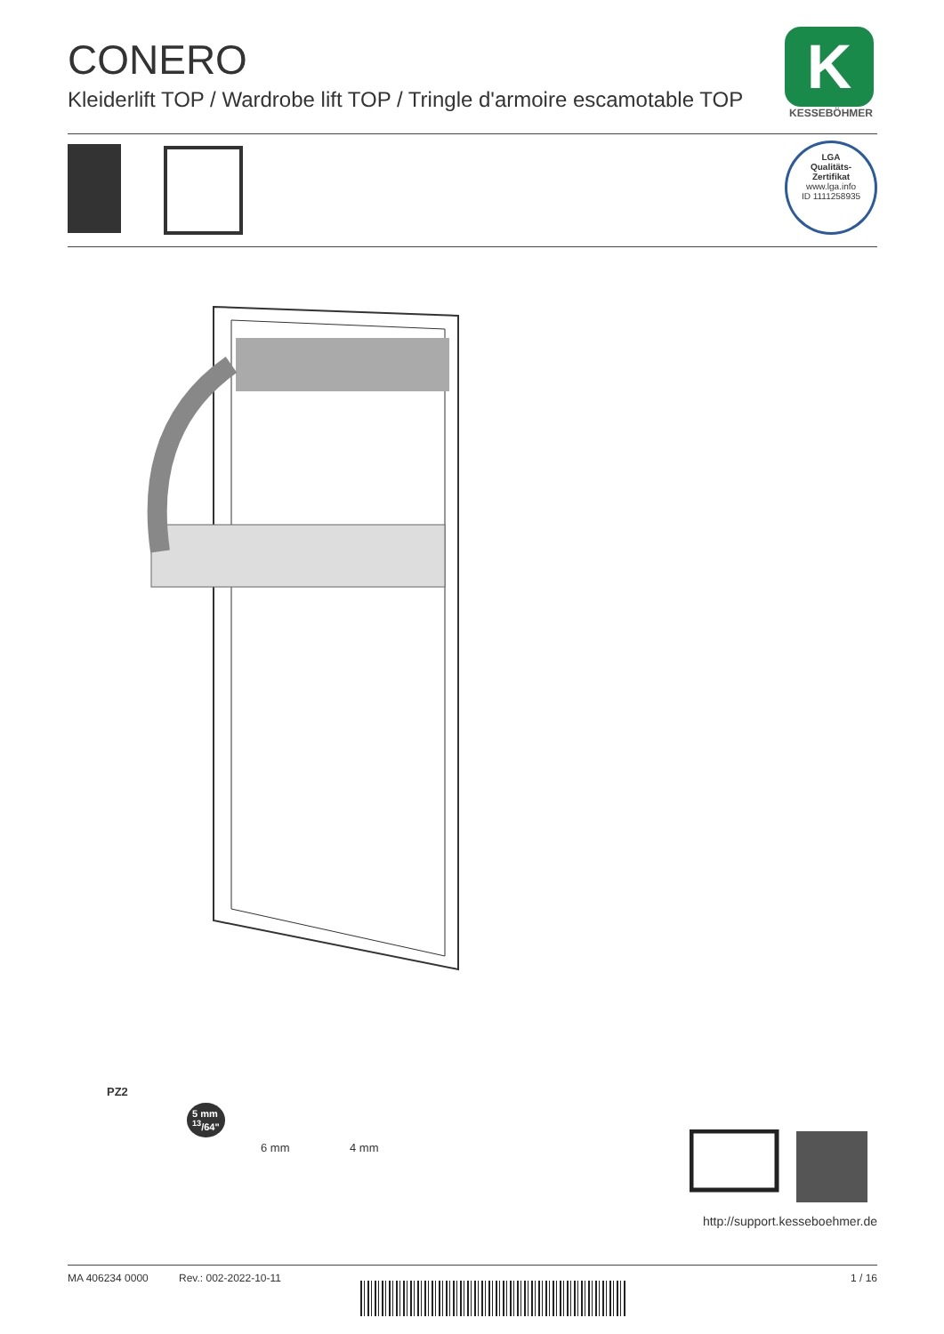CONERO
Kleiderlift TOP / Wardrobe lift TOP / Tringle d'armoire escamotable TOP
K
KESSEBÖHMER
LGA
Qualitäts-
Zertifikat
www.lga.info
ID 1111258935
PZ2
5 mm
<sup>13</sup>/64"
6 mm 4 mm
http://support.kesseboehmer.de
MA 406234 0000 Rev.: 002-2022-10-11 1 / 16